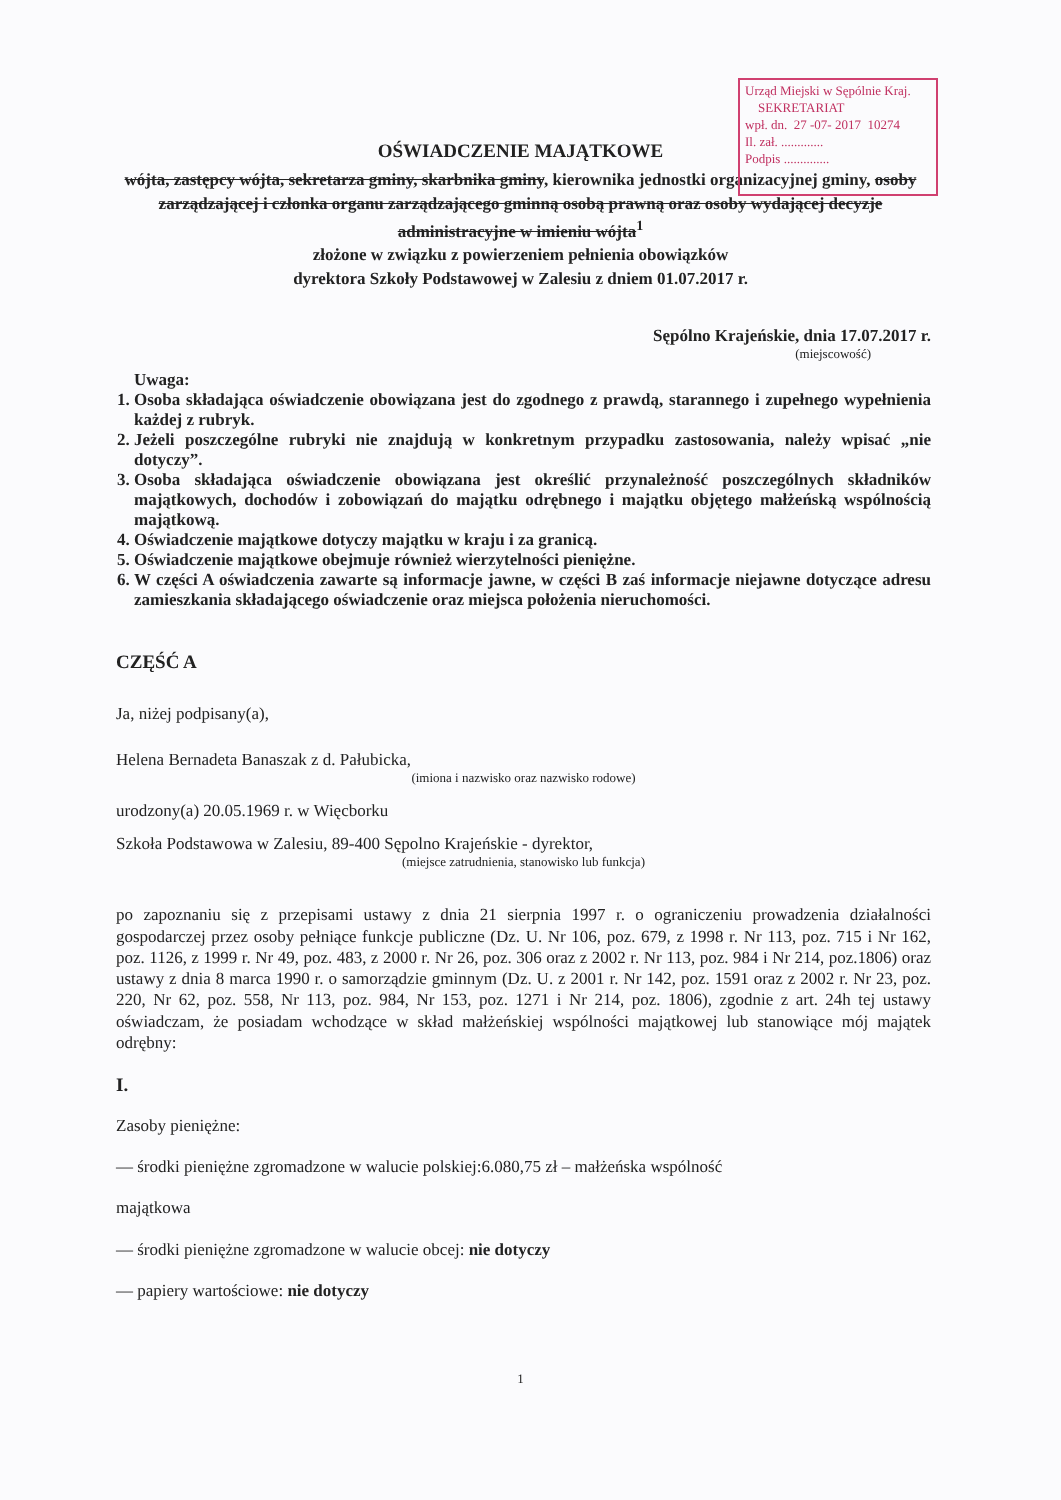Urząd Miejski w Sępólnie Kraj.
SEKRETARIAT
wpł. dn. 27 -07- 2017 10274
Il. zał. .............
Podpis ..............
OŚWIADCZENIE MAJĄTKOWE
wójta, zastępcy wójta, sekretarza gminy, skarbnika gminy, kierownika jednostki organizacyjnej gminy, osoby zarządzającej i członka organu zarządzającego gminną osobą prawną oraz osoby wydającej decyzje administracyjne w imieniu wójta<sup>1</sup>
złożone w związku z powierzeniem pełnienia obowiązków
dyrektora Szkoły Podstawowej w Zalesiu z dniem 01.07.2017 r.
Sępólno Krajeńskie, dnia 17.07.2017 r.
(miejscowość)
Uwaga:
1. Osoba składająca oświadczenie obowiązana jest do zgodnego z prawdą, starannego i zupełnego wypełnienia każdej z rubryk.
2. Jeżeli poszczególne rubryki nie znajdują w konkretnym przypadku zastosowania, należy wpisać „nie dotyczy”.
3. Osoba składająca oświadczenie obowiązana jest określić przynależność poszczególnych składników majątkowych, dochodów i zobowiązań do majątku odrębnego i majątku objętego małżeńską wspólnością majątkową.
4. Oświadczenie majątkowe dotyczy majątku w kraju i za granicą.
5. Oświadczenie majątkowe obejmuje również wierzytelności pieniężne.
6. W części A oświadczenia zawarte są informacje jawne, w części B zaś informacje niejawne dotyczące adresu zamieszkania składającego oświadczenie oraz miejsca położenia nieruchomości.
CZĘŚĆ A
Ja, niżej podpisany(a),
Helena Bernadeta Banaszak z d. Pałubicka,
(imiona i nazwisko oraz nazwisko rodowe)
urodzony(a) 20.05.1969 r. w Więcborku
Szkoła Podstawowa w Zalesiu, 89-400 Sępolno Krajeńskie - dyrektor,
(miejsce zatrudnienia, stanowisko lub funkcja)
po zapoznaniu się z przepisami ustawy z dnia 21 sierpnia 1997 r. o ograniczeniu prowadzenia działalności gospodarczej przez osoby pełniące funkcje publiczne (Dz. U. Nr 106, poz. 679, z 1998 r. Nr 113, poz. 715 i Nr 162, poz. 1126, z 1999 r. Nr 49, poz. 483, z 2000 r. Nr 26, poz. 306 oraz z 2002 r. Nr 113, poz. 984 i Nr 214, poz.1806) oraz ustawy z dnia 8 marca 1990 r. o samorządzie gminnym (Dz. U. z 2001 r. Nr 142, poz. 1591 oraz z 2002 r. Nr 23, poz. 220, Nr 62, poz. 558, Nr 113, poz. 984, Nr 153, poz. 1271 i Nr 214, poz. 1806), zgodnie z art. 24h tej ustawy oświadczam, że posiadam wchodzące w skład małżeńskiej wspólności majątkowej lub stanowiące mój majątek odrębny:
I.
Zasoby pieniężne:
— środki pieniężne zgromadzone w walucie polskiej:6.080,75 zł – małżeńska wspólność
majątkowa
— środki pieniężne zgromadzone w walucie obcej: nie dotyczy
— papiery wartościowe: nie dotyczy
1